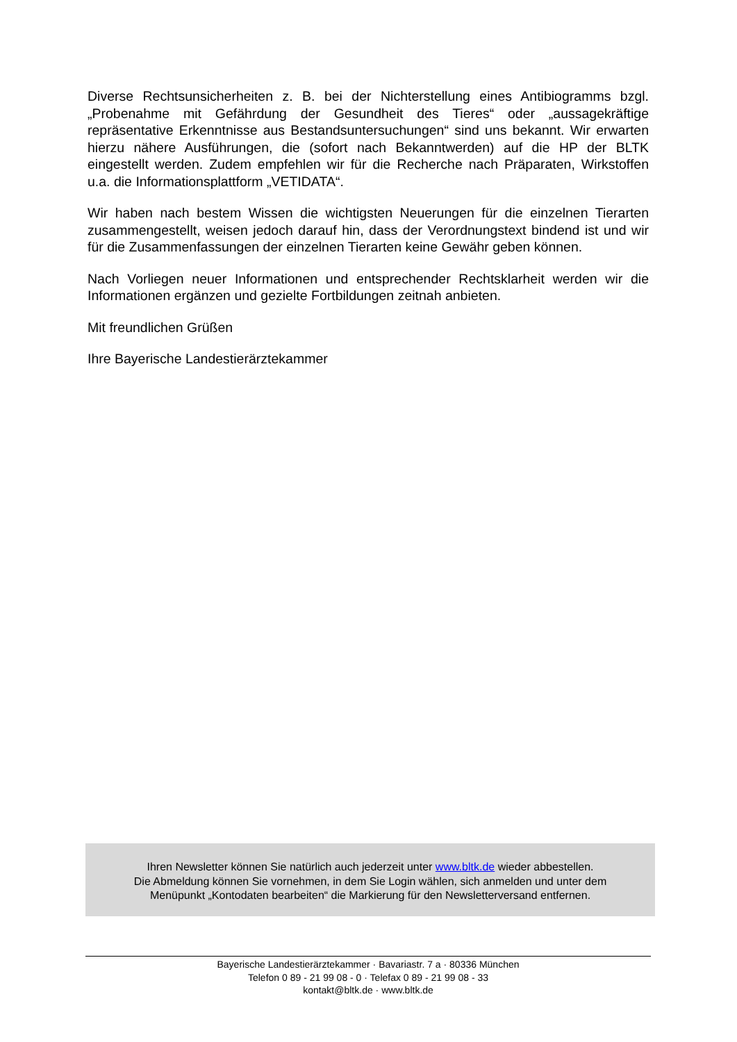Diverse Rechtsunsicherheiten z. B. bei der Nichterstellung eines Antibiogramms bzgl. „Probenahme mit Gefährdung der Gesundheit des Tieres“ oder „aussagekräftige repräsentative Erkenntnisse aus Bestandsuntersuchungen“ sind uns bekannt. Wir erwarten hierzu nähere Ausführungen, die (sofort nach Bekanntwerden) auf die HP der BLTK eingestellt werden. Zudem empfehlen wir für die Recherche nach Präparaten, Wirkstoffen u.a. die Informationsplattform „VETIDATA“.
Wir haben nach bestem Wissen die wichtigsten Neuerungen für die einzelnen Tierarten zusammengestellt, weisen jedoch darauf hin, dass der Verordnungstext bindend ist und wir für die Zusammenfassungen der einzelnen Tierarten keine Gewähr geben können.
Nach Vorliegen neuer Informationen und entsprechender Rechtsklarheit werden wir die Informationen ergänzen und gezielte Fortbildungen zeitnah anbieten.
Mit freundlichen Grüßen
Ihre Bayerische Landestierärztekammer
Ihren Newsletter können Sie natürlich auch jederzeit unter www.bltk.de wieder abbestellen.
Die Abmeldung können Sie vornehmen, in dem Sie Login wählen, sich anmelden und unter dem
Menüpunkt „Kontodaten bearbeiten“ die Markierung für den Newsletterversand entfernen.
Bayerische Landestierärztekammer · Bavariastr. 7 a · 80336 München
Telefon 0 89 - 21 99 08 - 0 · Telefax 0 89 - 21 99 08 - 33
kontakt@bltk.de · www.bltk.de